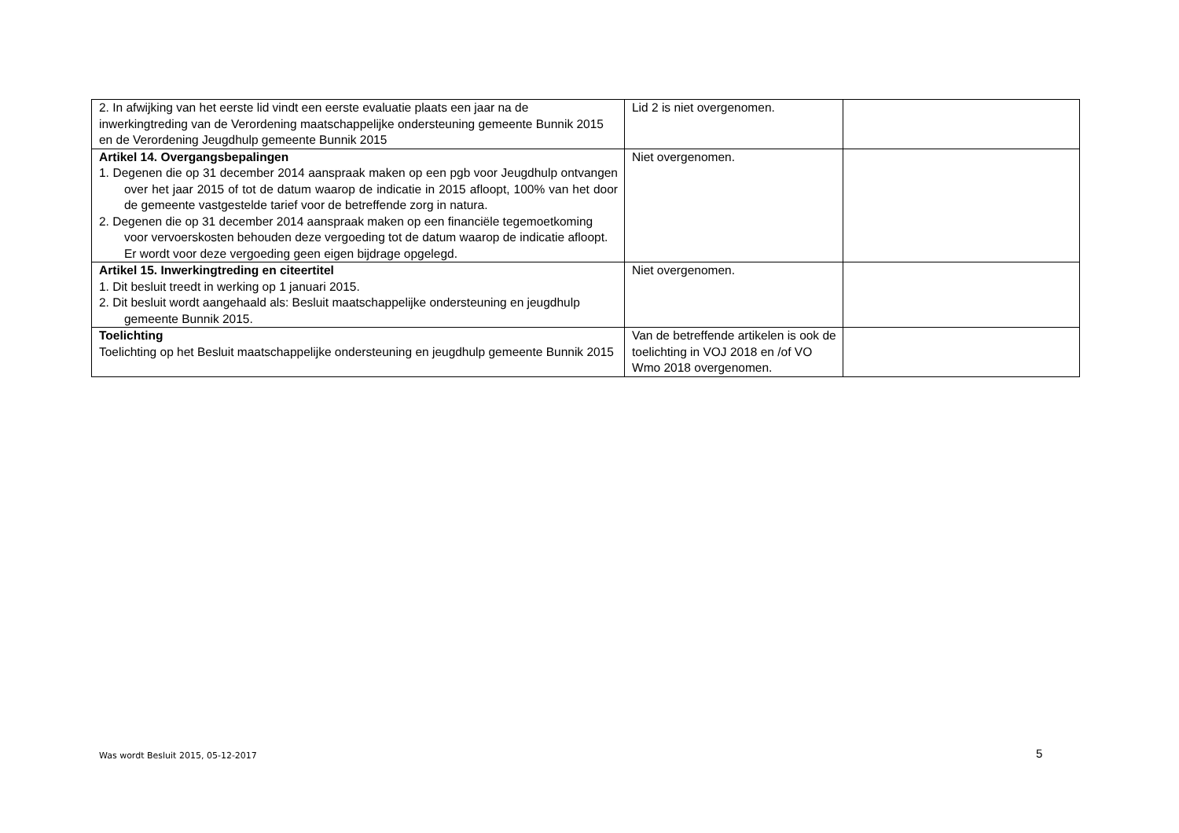| 2. In afwijking van het eerste lid vindt een eerste evaluatie plaats een jaar na de inwerkingtreding van de Verordening maatschappelijke ondersteuning gemeente Bunnik 2015 en de Verordening Jeugdhulp gemeente Bunnik 2015 | Lid 2 is niet overgenomen. | |
| Artikel 14. Overgangsbepalingen 1. Degenen die op 31 december 2014 aanspraak maken op een pgb voor Jeugdhulp ontvangen over het jaar 2015 of tot de datum waarop de indicatie in 2015 afloopt, 100% van het door de gemeente vastgestelde tarief voor de betreffende zorg in natura. 2. Degenen die op 31 december 2014 aanspraak maken op een financiële tegemoetkoming voor vervoerskosten behouden deze vergoeding tot de datum waarop de indicatie afloopt. Er wordt voor deze vergoeding geen eigen bijdrage opgelegd. | Niet overgenomen. | |
| Artikel 15. Inwerkingtreding en citeertitel 1. Dit besluit treedt in werking op 1 januari 2015. 2. Dit besluit wordt aangehaald als: Besluit maatschappelijke ondersteuning en jeugdhulp gemeente Bunnik 2015. | Niet overgenomen. | |
| Toelichting Toelichting op het Besluit maatschappelijke ondersteuning en jeugdhulp gemeente Bunnik 2015 | Van de betreffende artikelen is ook de toelichting in VOJ 2018 en /of VO Wmo 2018 overgenomen. | |
Was wordt Besluit 2015, 05-12-2017
5